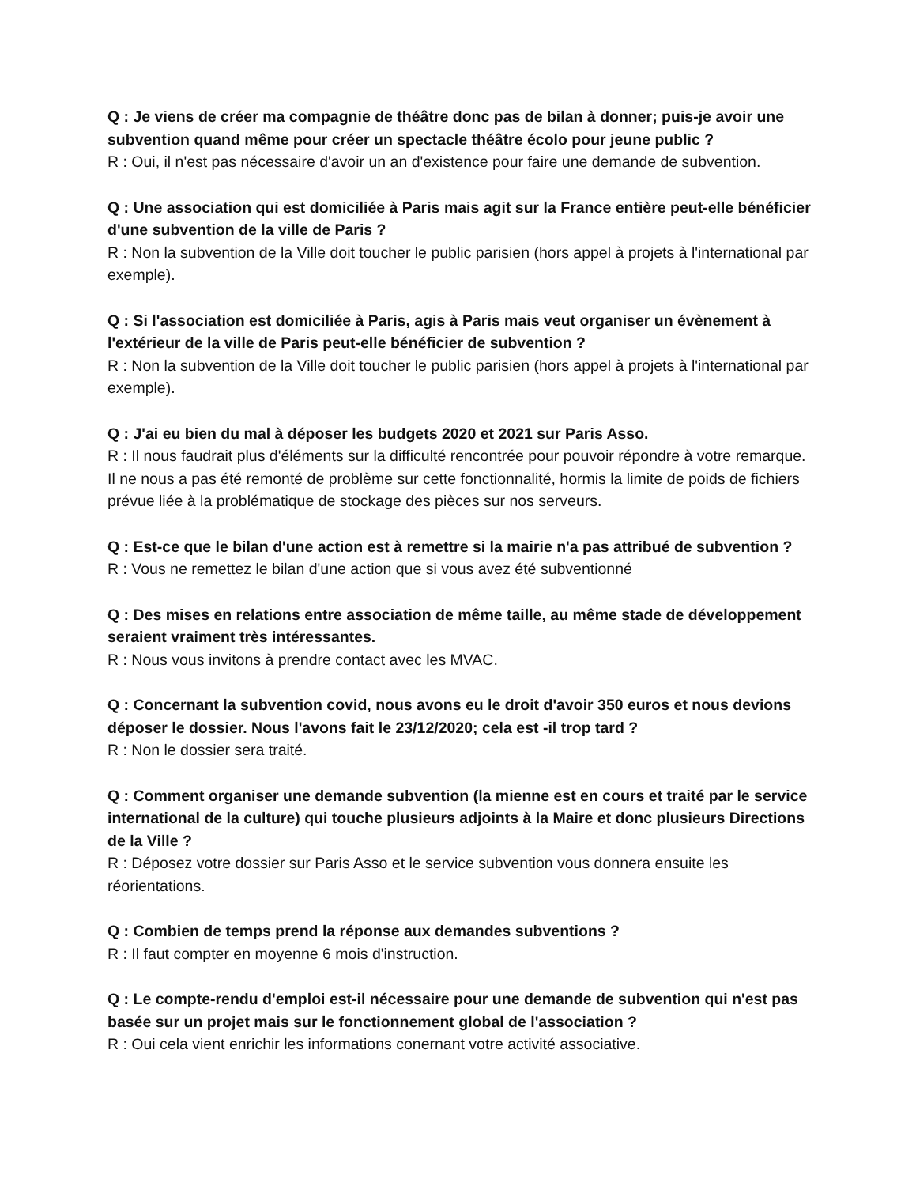Q : Je viens de créer ma compagnie de théâtre donc pas de bilan à donner; puis-je avoir une subvention quand même pour créer un spectacle théâtre écolo pour jeune public ?
R : Oui, il n'est pas nécessaire d'avoir un an d'existence pour faire une demande de subvention.
Q : Une association qui est domiciliée à Paris mais agit sur la France entière peut-elle bénéficier d'une subvention de la ville de Paris ?
R : Non la subvention de la Ville doit toucher le public parisien (hors appel à projets à l'international par exemple).
Q : Si l'association est domiciliée à Paris, agis à Paris mais veut organiser un évènement à l'extérieur de la ville de Paris peut-elle bénéficier de subvention ?
R : Non la subvention de la Ville doit toucher le public parisien (hors appel à projets à l'international par exemple).
Q : J'ai eu bien du mal à déposer les budgets 2020 et 2021 sur Paris Asso.
R : Il nous faudrait plus d'éléments sur la difficulté rencontrée pour pouvoir répondre à votre remarque. Il ne nous a pas été remonté de problème sur cette fonctionnalité, hormis la limite de poids de fichiers prévue liée à la problématique de stockage des pièces sur nos serveurs.
Q : Est-ce que le bilan d'une action est à remettre si la mairie n'a pas attribué de subvention ?
R : Vous ne remettez le bilan d'une action que si vous avez été subventionné
Q : Des mises en relations entre association de même taille, au même stade de développement seraient vraiment très intéressantes.
R : Nous vous invitons à prendre contact avec les MVAC.
Q : Concernant la subvention covid, nous avons eu le droit d'avoir 350 euros et nous devions déposer le dossier. Nous l'avons fait le 23/12/2020; cela est -il trop tard ?
R : Non le dossier sera traité.
Q : Comment organiser une demande subvention (la mienne est en cours et traité par le service international de la culture) qui touche plusieurs adjoints à la Maire et donc plusieurs Directions de la Ville ?
R : Déposez votre dossier sur Paris Asso et le service subvention vous donnera ensuite les réorientations.
Q : Combien de temps prend la réponse aux demandes subventions ?
R : Il faut compter en moyenne 6 mois d'instruction.
Q : Le compte-rendu d'emploi est-il nécessaire pour une demande de subvention qui n'est pas basée sur un projet mais sur le fonctionnement global de l'association ?
R : Oui cela vient enrichir les informations conernant votre activité associative.